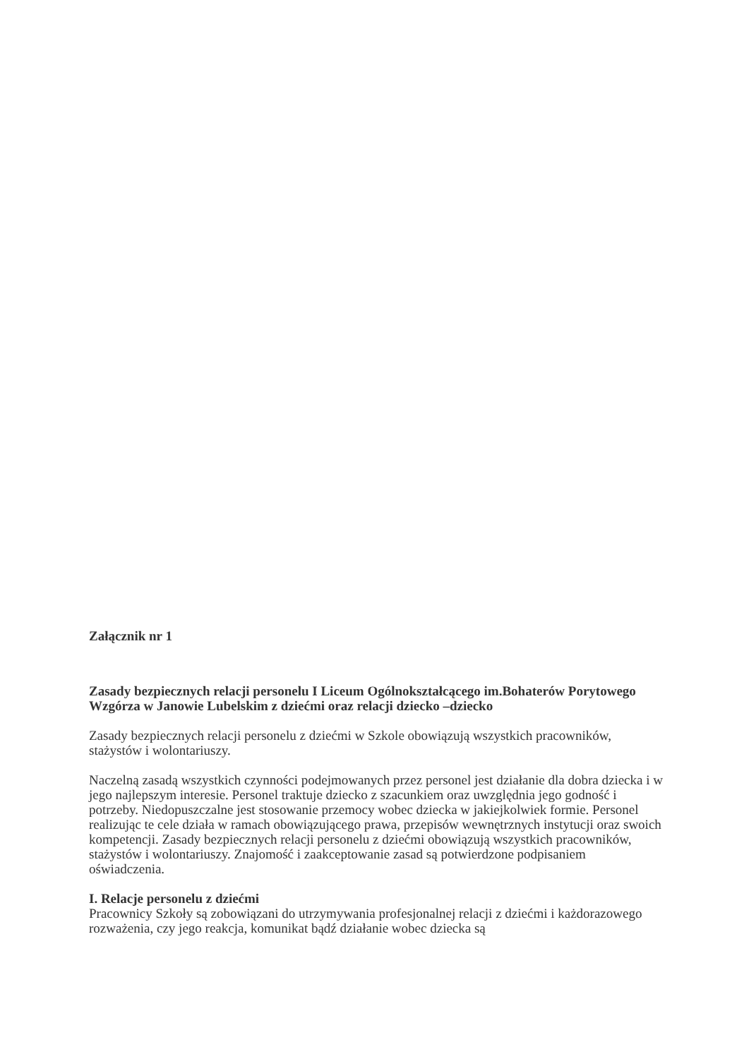Załącznik nr 1
Zasady bezpiecznych relacji personelu I Liceum Ogólnokształcącego im.Bohaterów Porytowego Wzgórza w Janowie Lubelskim z dziećmi oraz relacji dziecko –dziecko
Zasady bezpiecznych relacji personelu z dziećmi w Szkole obowiązują wszystkich pracowników, stażystów i wolontariuszy.
Naczelną zasadą wszystkich czynności podejmowanych przez personel jest działanie dla dobra dziecka i w jego najlepszym interesie. Personel traktuje dziecko z szacunkiem oraz uwzględnia jego godność i potrzeby. Niedopuszczalne jest stosowanie przemocy wobec dziecka w jakiejkolwiek formie. Personel realizując te cele działa w ramach obowiązującego prawa, przepisów wewnętrznych instytucji oraz swoich kompetencji. Zasady bezpiecznych relacji personelu z dziećmi obowiązują wszystkich pracowników, stażystów i wolontariuszy. Znajomość i zaakceptowanie zasad są potwierdzone podpisaniem oświadczenia.
I. Relacje personelu z dziećmi
Pracownicy Szkoły są zobowiązani do utrzymywania profesjonalnej relacji z dziećmi i każdorazowego rozważenia, czy jego reakcja, komunikat bądź działanie wobec dziecka są